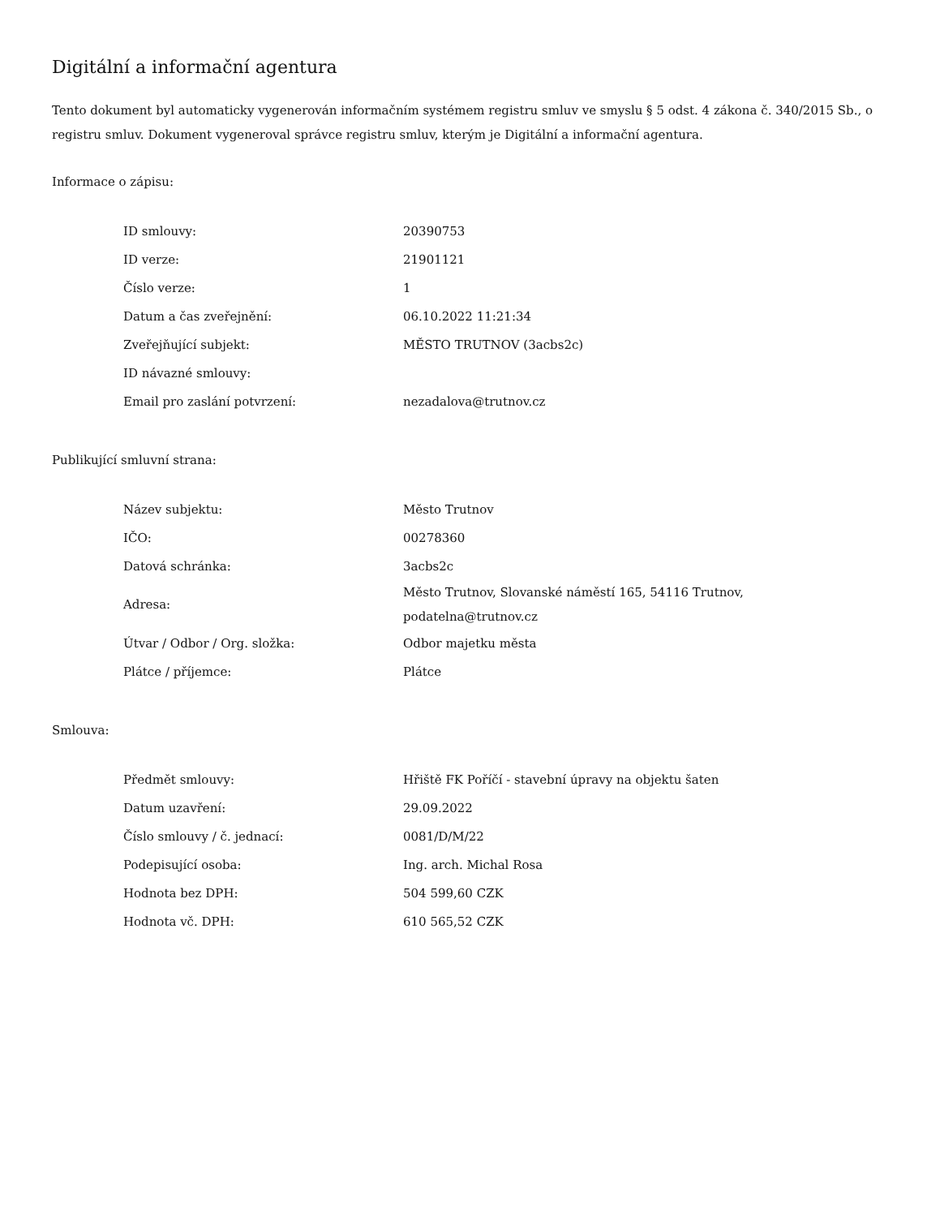Digitální a informační agentura
Tento dokument byl automaticky vygenerován informačním systémem registru smluv ve smyslu § 5 odst. 4 zákona č. 340/2015 Sb., o registru smluv. Dokument vygeneroval správce registru smluv, kterým je Digitální a informační agentura.
Informace o zápisu:
| ID smlouvy: | 20390753 |
| ID verze: | 21901121 |
| Číslo verze: | 1 |
| Datum a čas zveřejnění: | 06.10.2022 11:21:34 |
| Zveřejňující subjekt: | MĚSTO TRUTNOV (3acbs2c) |
| ID návazné smlouvy: | |
| Email pro zaslání potvrzení: | nezadalova@trutnov.cz |
Publikující smluvní strana:
| Název subjektu: | Město Trutnov |
| IČO: | 00278360 |
| Datová schránka: | 3acbs2c |
| Adresa: | Město Trutnov, Slovanské náměstí 165, 54116 Trutnov, podatelna@trutnov.cz |
| Útvar / Odbor / Org. složka: | Odbor majetku města |
| Plátce / příjemce: | Plátce |
Smlouva:
| Předmět smlouvy: | Hřiště FK Poříčí - stavební úpravy na objektu šaten |
| Datum uzavření: | 29.09.2022 |
| Číslo smlouvy / č. jednací: | 0081/D/M/22 |
| Podepisující osoba: | Ing. arch. Michal Rosa |
| Hodnota bez DPH: | 504 599,60 CZK |
| Hodnota vč. DPH: | 610 565,52 CZK |